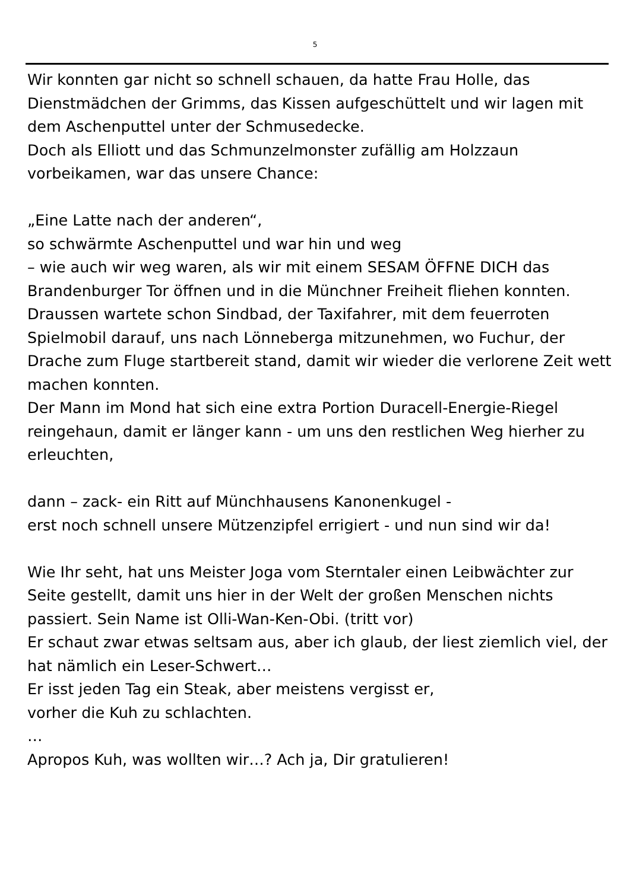5
Wir konnten gar nicht so schnell schauen, da hatte Frau Holle, das Dienstmädchen der Grimms, das Kissen aufgeschüttelt und wir lagen mit dem Aschenputtel unter der Schmusedecke.
Doch als Elliott und das Schmunzelmonster zufällig am Holzzaun vorbeikamen, war das unsere Chance:
„Eine Latte nach der anderen“,
so schwärmte Aschenputtel und war hin und weg
– wie auch wir weg waren, als wir mit einem SESAM ÖFFNE DICH das Brandenburger Tor öffnen und in die Münchner Freiheit fliehen konnten.
Draussen wartete schon Sindbad, der Taxifahrer, mit dem feuerroten Spielmobil darauf, uns nach Lönneberga mitzunehmen, wo Fuchur, der Drache zum Fluge startbereit stand, damit wir wieder die verlorene Zeit wett machen konnten.
Der Mann im Mond hat sich eine extra Portion Duracell-Energie-Riegel reingehaun, damit er länger kann - um uns den restlichen Weg hierher zu erleuchten,
dann – zack- ein Ritt auf Münchhausens Kanonenkugel -
erst noch schnell unsere Mützenzipfel errigiert - und nun sind wir da!
Wie Ihr seht, hat uns Meister Joga vom Sterntaler einen Leibwächter zur Seite gestellt, damit uns hier in der Welt der großen Menschen nichts passiert. Sein Name ist Olli-Wan-Ken-Obi. (tritt vor)
Er schaut zwar etwas seltsam aus, aber ich glaub, der liest ziemlich viel, der hat nämlich ein Leser-Schwert…
Er isst jeden Tag ein Steak, aber meistens vergisst er,
vorher die Kuh zu schlachten.
…
Apropos Kuh, was wollten wir…? Ach ja, Dir gratulieren!